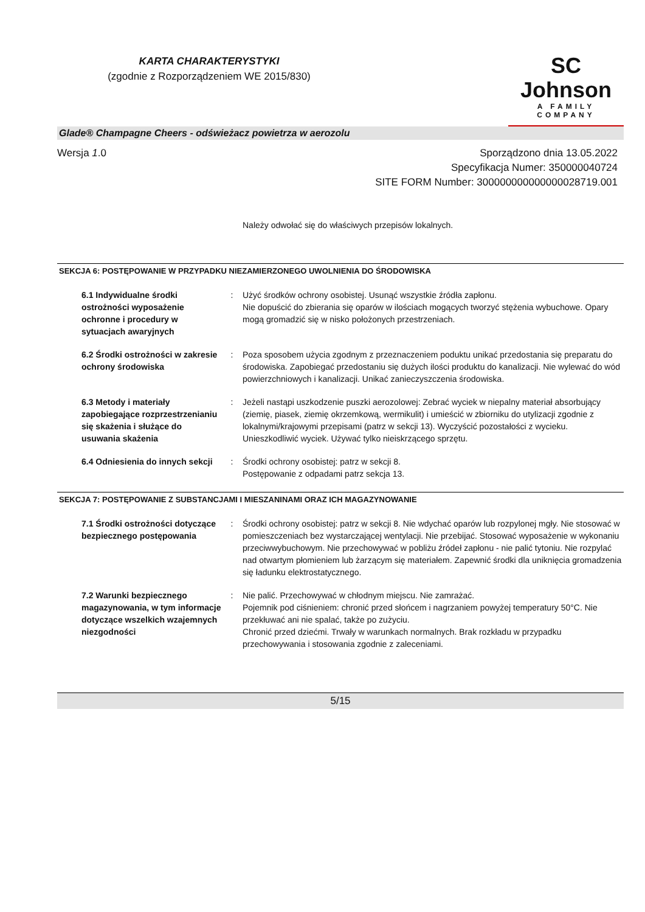KARTA CHARAKTERYSTYKI
(zgodnie z Rozporządzeniem WE 2015/830)
SC Johnson
A FAMILY COMPANY
Glade® Champagne Cheers - odświeżacz powietrza w aerozolu
Wersja 1.0 Sporządzono dnia 13.05.2022
Specyfikacja Numer: 350000040724
SITE FORM Number: 300000000000000028719.001
Należy odwołać się do właściwych przepisów lokalnych.
SEKCJA 6: POSTĘPOWANIE W PRZYPADKU NIEZAMIERZONEGO UWOLNIENIA DO ŚRODOWISKA
6.1 Indywidualne środki ostrożności wyposażenie ochronne i procedury w sytuacjach awaryjnych
: Użyć środków ochrony osobistej. Usunąć wszystkie źródła zapłonu.
Nie dopuścić do zbierania się oparów w ilościach mogących tworzyć stężenia wybuchowe. Opary mogą gromadzić się w nisko położonych przestrzeniach.
6.2 Środki ostrożności w zakresie ochrony środowiska
: Poza sposobem użycia zgodnym z przeznaczeniem poduktu unikać przedostania się preparatu do środowiska. Zapobiegać przedostaniu się dużych ilości produktu do kanalizacji. Nie wylewać do wód powierzchniowych i kanalizacji. Unikać zanieczyszczenia środowiska.
6.3 Metody i materiały zapobiegające rozprzestrzenianiu się skażenia i służące do usuwania skażenia
: Jeżeli nastąpi uszkodzenie puszki aerozolowej: Zebrać wyciek w niepalny materiał absorbujący (ziemię, piasek, ziemię okrzemkową, wermikulit) i umieścić w zbiorniku do utylizacji zgodnie z lokalnymi/krajowymi przepisami (patrz w sekcji 13). Wyczyścić pozostałości z wycieku. Unieszkodliwić wyciek. Używać tylko nieiskrzącego sprzętu.
6.4 Odniesienia do innych sekcji
: Środki ochrony osobistej: patrz w sekcji 8.
Postępowanie z odpadami patrz sekcja 13.
SEKCJA 7: POSTĘPOWANIE Z SUBSTANCJAMI I MIESZANINAMI ORAZ ICH MAGAZYNOWANIE
7.1 Środki ostrożności dotyczące bezpiecznego postępowania
: Środki ochrony osobistej: patrz w sekcji 8. Nie wdychać oparów lub rozpylonej mgły. Nie stosować w pomieszczeniach bez wystarczającej wentylacji. Nie przebijać. Stosować wyposażenie w wykonaniu przeciwwybuchowym. Nie przechowywać w pobliżu źródeł zapłonu - nie palić tytoniu. Nie rozpylać nad otwartym płomieniem lub żarzącym się materiałem. Zapewnić środki dla uniknięcia gromadzenia się ładunku elektrostatycznego.
7.2 Warunki bezpiecznego magazynowania, w tym informacje dotyczące wszelkich wzajemnych niezgodności
: Nie palić. Przechowywać w chłodnym miejscu. Nie zamrażać.
Pojemnik pod ciśnieniem: chronić przed słońcem i nagrzaniem powyżej temperatury 50°C. Nie przekłuwać ani nie spalać, także po zużyciu.
Chronić przed dziećmi. Trwały w warunkach normalnych. Brak rozkładu w przypadku przechowywania i stosowania zgodnie z zaleceniami.
5/15